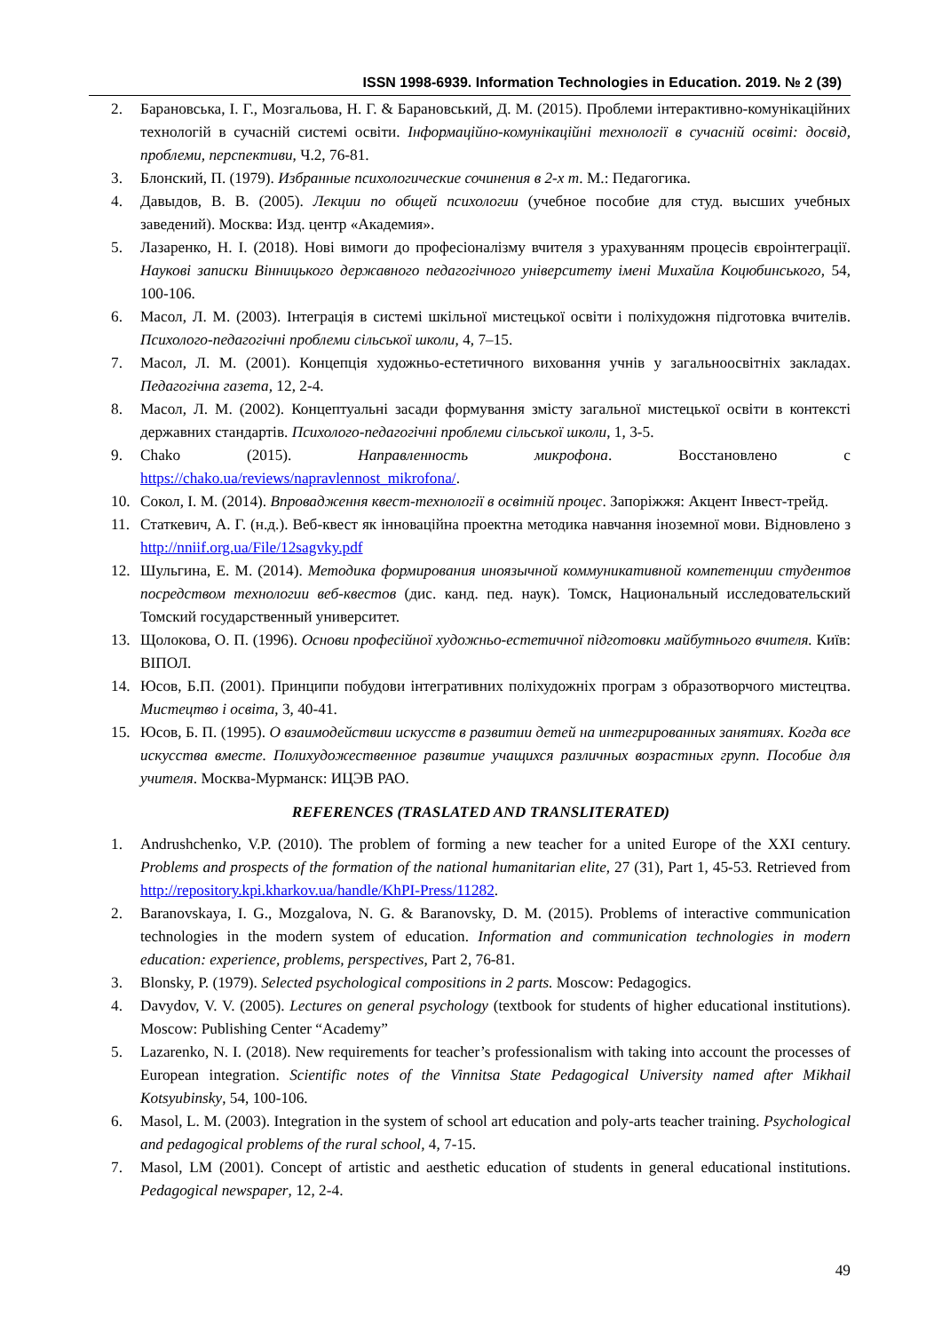ISSN 1998-6939. Information Technologies in Education. 2019. № 2 (39)
2. Барановська, І. Г., Мозгальова, Н. Г. & Барановський, Д. М. (2015). Проблеми інтерактивно-комунікаційних технологій в сучасній системі освіти. Інформаційно-комунікаційні технології в сучасній освіті: досвід, проблеми, перспективи, Ч.2, 76-81.
3. Блонский, П. (1979). Избранные психологические сочинения в 2-х т. М.: Педагогика.
4. Давыдов, В. В. (2005). Лекции по общей психологии (учебное пособие для студ. высших учебных заведений). Москва: Изд. центр «Академия».
5. Лазаренко, Н. І. (2018). Нові вимоги до професіоналізму вчителя з урахуванням процесів євроінтеграції. Наукові записки Вінницького державного педагогічного університету імені Михайла Коцюбинського, 54, 100-106.
6. Масол, Л. М. (2003). Інтеграція в системі шкільної мистецької освіти і поліхудожня підготовка вчителів. Психолого-педагогічні проблеми сільської школи, 4, 7–15.
7. Масол, Л. М. (2001). Концепція художньо-естетичного виховання учнів у загальноосвітніх закладах. Педагогічна газета, 12, 2-4.
8. Масол, Л. М. (2002). Концептуальні засади формування змісту загальної мистецької освіти в контексті державних стандартів. Психолого-педагогічні проблеми сільської школи, 1, 3-5.
9. Chako (2015). Направленность микрофона. Восстановлено с https://chako.ua/reviews/napravlennost_mikrofona/.
10. Сокол, І. М. (2014). Впровадження квест-технології в освітній процес. Запоріжжя: Акцент Інвест-трейд.
11. Статкевич, А. Г. (н.д.). Веб-квест як інноваційна проектна методика навчання іноземної мови. Відновлено з http://nniif.org.ua/File/12sagvky.pdf
12. Шульгина, Е. М. (2014). Методика формирования иноязычной коммуникативной компетенции студентов посредством технологии веб-квестов (дис. канд. пед. наук). Томск, Национальный исследовательский Томский государственный университет.
13. Щолокова, О. П. (1996). Основи професійної художньо-естетичної підготовки майбутнього вчителя. Київ: ВІПОЛ.
14. Юсов, Б.П. (2001). Принципи побудови інтегративних поліхудожніх програм з образотворчого мистецтва. Мистецтво і освіта, 3, 40-41.
15. Юсов, Б. П. (1995). О взаимодействии искусств в развитии детей на интегрированных занятиях. Когда все искусства вместе. Полихудожественное развитие учащихся различных возрастных групп. Пособие для учителя. Москва-Мурманск: ИЦЭВ РАО.
REFERENCES (TRASLATED AND TRANSLITERATED)
1. Andrushchenko, V.P. (2010). The problem of forming a new teacher for a united Europe of the XXI century. Problems and prospects of the formation of the national humanitarian elite, 27 (31), Part 1, 45-53. Retrieved from http://repository.kpi.kharkov.ua/handle/KhPI-Press/11282.
2. Baranovskaya, I. G., Mozgalova, N. G. & Baranovsky, D. M. (2015). Problems of interactive communication technologies in the modern system of education. Information and communication technologies in modern education: experience, problems, perspectives, Part 2, 76-81.
3. Blonsky, P. (1979). Selected psychological compositions in 2 parts. Moscow: Pedagogics.
4. Davydov, V. V. (2005). Lectures on general psychology (textbook for students of higher educational institutions). Moscow: Publishing Center “Academy”
5. Lazarenko, N. I. (2018). New requirements for teacher’s professionalism with taking into account the processes of European integration. Scientific notes of the Vinnitsa State Pedagogical University named after Mikhail Kotsyubinsky, 54, 100-106.
6. Masol, L. M. (2003). Integration in the system of school art education and poly-arts teacher training. Psychological and pedagogical problems of the rural school, 4, 7-15.
7. Masol, LM (2001). Concept of artistic and aesthetic education of students in general educational institutions. Pedagogical newspaper, 12, 2-4.
49